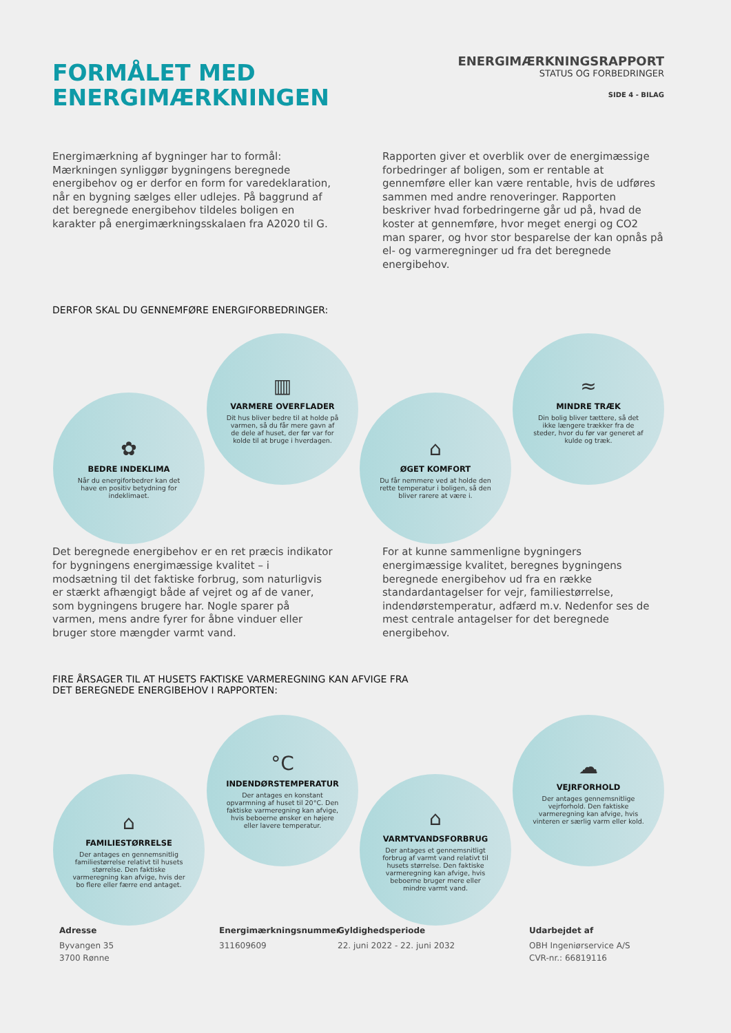FORMÅLET MED
ENERGIMÆRKNINGEN
ENERGIMÆRKNINGSRAPPORT
STATUS OG FORBEDRINGER
SIDE 4 - BILAG
Energimærkning af bygninger har to formål: Mærkningen synliggør bygningens beregnede energibehov og er derfor en form for varedeklaration, når en bygning sælges eller udlejes. På baggrund af det beregnede energibehov tildeles boligen en karakter på energimærkningsskalaen fra A2020 til G.
Rapporten giver et overblik over de energimæssige forbedringer af boligen, som er rentable at gennemføre eller kan være rentable, hvis de udføres sammen med andre renoveringer. Rapporten beskriver hvad forbedringerne går ud på, hvad de koster at gennemføre, hvor meget energi og CO2 man sparer, og hvor stor besparelse der kan opnås på el- og varmeregninger ud fra det beregnede energibehov.
DERFOR SKAL DU GENNEMFØRE ENERGIFORBEDRINGER:
✿
BEDRE INDEKLIMA
Når du energiforbedrer kan det have en positiv betydning for indeklimaet.
▥
VARMERE OVERFLADER
Dit hus bliver bedre til at holde på varmen, så du får mere gavn af de dele af huset, der før var for kolde til at bruge i hverdagen.
⌂
ØGET KOMFORT
Du får nemmere ved at holde den rette temperatur i boligen, så den bliver rarere at være i.
≈
MINDRE TRÆK
Din bolig bliver tættere, så det ikke længere trækker fra de steder, hvor du før var generet af kulde og træk.
Det beregnede energibehov er en ret præcis indikator for bygningens energimæssige kvalitet – i modsætning til det faktiske forbrug, som naturligvis er stærkt afhængigt både af vejret og af de vaner, som bygningens brugere har. Nogle sparer på varmen, mens andre fyrer for åbne vinduer eller bruger store mængder varmt vand.
For at kunne sammenligne bygningers energimæssige kvalitet, beregnes bygningens beregnede energibehov ud fra en række standardantagelser for vejr, familiestørrelse, indendørstemperatur, adfærd m.v. Nedenfor ses de mest centrale antagelser for det beregnede energibehov.
FIRE ÅRSAGER TIL AT HUSETS FAKTISKE VARMEREGNING KAN AFVIGE FRA
DET BEREGNEDE ENERGIBEHOV I RAPPORTEN:
⌂
FAMILIESTØRRELSE
Der antages en gennemsnitlig familiestørrelse relativt til husets størrelse. Den faktiske varmeregning kan afvige, hvis der bo flere eller færre end antaget.
°C
INDENDØRSTEMPERATUR
Der antages en konstant opvarmning af huset til 20°C. Den faktiske varmeregning kan afvige, hvis beboerne ønsker en højere eller lavere temperatur.
⌂
VARMTVANDSFORBRUG
Der antages et gennemsnitligt forbrug af varmt vand relativt til husets størrelse. Den faktiske varmeregning kan afvige, hvis beboerne bruger mere eller mindre varmt vand.
☁
VEJRFORHOLD
Der antages gennemsnitlige vejrforhold. Den faktiske varmeregning kan afvige, hvis vinteren er særlig varm eller kold.
Adresse
Byvangen 35
3700 Rønne
Energimærkningsnummer
311609609
Gyldighedsperiode
22. juni 2022 - 22. juni 2032
Udarbejdet af
OBH Ingeniørservice A/S
CVR-nr.: 66819116